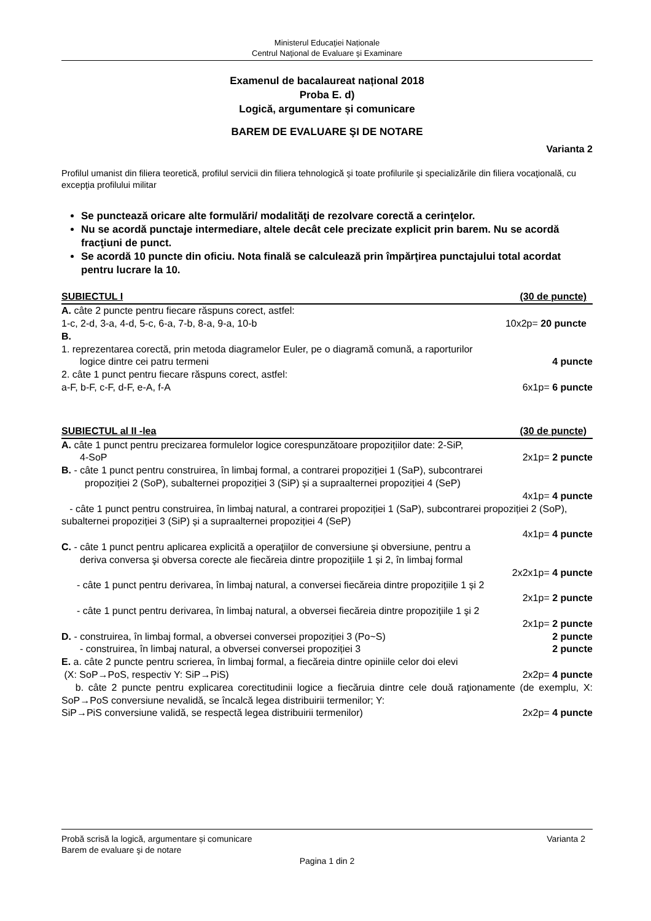Ministerul Educaţiei Naționale
Centrul Naţional de Evaluare şi Examinare
Examenul de bacalaureat național 2018
Proba E. d)
Logică, argumentare și comunicare
BAREM DE EVALUARE ŞI DE NOTARE
Varianta 2
Profilul umanist din filiera teoretică, profilul servicii din filiera tehnologică şi toate profilurile şi specializările din filiera vocaţională, cu excepţia profilului militar
Se punctează oricare alte formulări/ modalităţi de rezolvare corectă a cerinţelor.
Nu se acordă punctaje intermediare, altele decât cele precizate explicit prin barem. Nu se acordă fracţiuni de punct.
Se acordă 10 puncte din oficiu. Nota finală se calculează prin împărţirea punctajului total acordat pentru lucrare la 10.
SUBIECTUL I (30 de puncte)
A. câte 2 puncte pentru fiecare răspuns corect, astfel:
1-c, 2-d, 3-a, 4-d, 5-c, 6-a, 7-b, 8-a, 9-a, 10-b 10x2p= 20 puncte
B.
1. reprezentarea corectă, prin metoda diagramelor Euler, pe o diagramă comună, a raporturilor
logice dintre cei patru termeni 4 puncte
2. câte 1 punct pentru fiecare răspuns corect, astfel:
a-F, b-F, c-F, d-F, e-A, f-A 6x1p= 6 puncte
SUBIECTUL al II -lea (30 de puncte)
A. câte 1 punct pentru precizarea formulelor logice corespunzătoare propozițiilor date: 2-SiP,
4-SoP 2x1p= 2 puncte
B. - câte 1 punct pentru construirea, în limbaj formal, a contrarei propoziției 1 (SaP), subcontrarei
propoziției 2 (SoP), subalternei propoziției 3 (SiP) și a supraalternei propoziției 4 (SeP)
4x1p= 4 puncte
- câte 1 punct pentru construirea, în limbaj natural, a contrarei propoziției 1 (SaP), subcontrarei propoziției 2 (SoP), subalternei propoziției 3 (SiP) și a supraalternei propoziției 4 (SeP)
4x1p= 4 puncte
C. - câte 1 punct pentru aplicarea explicită a operaţiilor de conversiune şi obversiune, pentru a
deriva conversa şi obversa corecte ale fiecăreia dintre propozițiile 1 și 2, în limbaj formal
2x2x1p= 4 puncte
- câte 1 punct pentru derivarea, în limbaj natural, a conversei fiecăreia dintre propozițiile 1 și 2
2x1p= 2 puncte
- câte 1 punct pentru derivarea, în limbaj natural, a obversei fiecăreia dintre propoziţiile 1 şi 2
2x1p= 2 puncte
D. - construirea, în limbaj formal, a obversei conversei propoziției 3 (Po~S) 2 puncte
- construirea, în limbaj natural, a obversei conversei propoziției 3 2 puncte
E. a. câte 2 puncte pentru scrierea, în limbaj formal, a fiecăreia dintre opiniile celor doi elevi
(X: SoP→PoS, respectiv Y: SiP→PiS) 2x2p= 4 puncte
b. câte 2 puncte pentru explicarea corectitudinii logice a fiecăruia dintre cele două raţionamente (de exemplu, X: SoP→PoS conversiune nevalidă, se încalcă legea distribuirii termenilor; Y:
SiP→PiS conversiune validă, se respectă legea distribuirii termenilor) 2x2p= 4 puncte
Probă scrisă la logică, argumentare și comunicare Varianta 2
Barem de evaluare şi de notare
Pagina 1 din 2